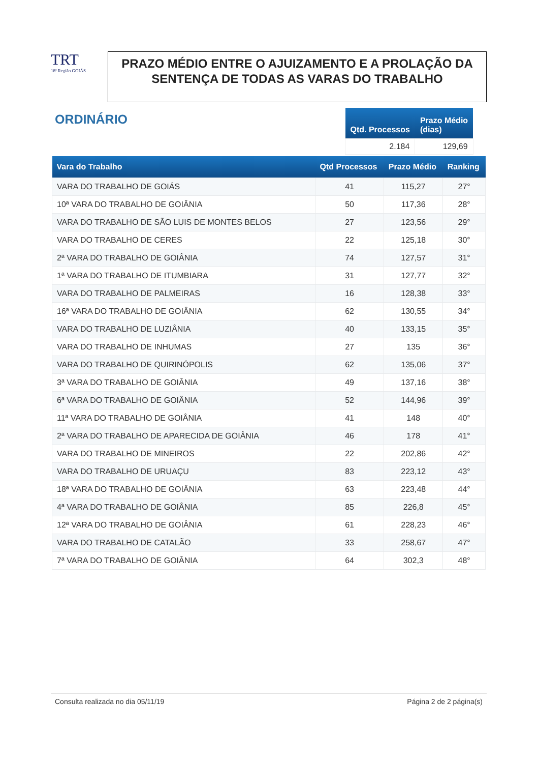TRT
18ª Região GOIÁS
PRAZO MÉDIO ENTRE O AJUIZAMENTO E A PROLAÇÃO DA SENTENÇA DE TODAS AS VARAS DO TRABALHO
ORDINÁRIO
| Qtd. Processos | Prazo Médio (dias) |
| --- | --- |
| 2.184 | 129,69 |
| Vara do Trabalho | Qtd Processos | Prazo Médio | Ranking |
| --- | --- | --- | --- |
| VARA DO TRABALHO DE GOIÁS | 41 | 115,27 | 27° |
| 10ª VARA DO TRABALHO DE GOIÂNIA | 50 | 117,36 | 28° |
| VARA DO TRABALHO DE SÃO LUIS DE MONTES BELOS | 27 | 123,56 | 29° |
| VARA DO TRABALHO DE CERES | 22 | 125,18 | 30° |
| 2ª VARA DO TRABALHO DE GOIÂNIA | 74 | 127,57 | 31° |
| 1ª VARA DO TRABALHO DE ITUMBIARA | 31 | 127,77 | 32° |
| VARA DO TRABALHO DE PALMEIRAS | 16 | 128,38 | 33° |
| 16ª VARA DO TRABALHO DE GOIÂNIA | 62 | 130,55 | 34° |
| VARA DO TRABALHO DE LUZIÂNIA | 40 | 133,15 | 35° |
| VARA DO TRABALHO DE INHUMAS | 27 | 135 | 36° |
| VARA DO TRABALHO DE QUIRINÓPOLIS | 62 | 135,06 | 37° |
| 3ª VARA DO TRABALHO DE GOIÂNIA | 49 | 137,16 | 38° |
| 6ª VARA DO TRABALHO DE GOIÂNIA | 52 | 144,96 | 39° |
| 11ª VARA DO TRABALHO DE GOIÂNIA | 41 | 148 | 40° |
| 2ª VARA DO TRABALHO DE APARECIDA DE GOIÂNIA | 46 | 178 | 41° |
| VARA DO TRABALHO DE MINEIROS | 22 | 202,86 | 42° |
| VARA DO TRABALHO DE URUAÇU | 83 | 223,12 | 43° |
| 18ª VARA DO TRABALHO DE GOIÂNIA | 63 | 223,48 | 44° |
| 4ª VARA DO TRABALHO DE GOIÂNIA | 85 | 226,8 | 45° |
| 12ª VARA DO TRABALHO DE GOIÂNIA | 61 | 228,23 | 46° |
| VARA DO TRABALHO DE CATALÃO | 33 | 258,67 | 47° |
| 7ª VARA DO TRABALHO DE GOIÂNIA | 64 | 302,3 | 48° |
Consulta realizada no dia 05/11/19 Página 2 de 2 página(s)